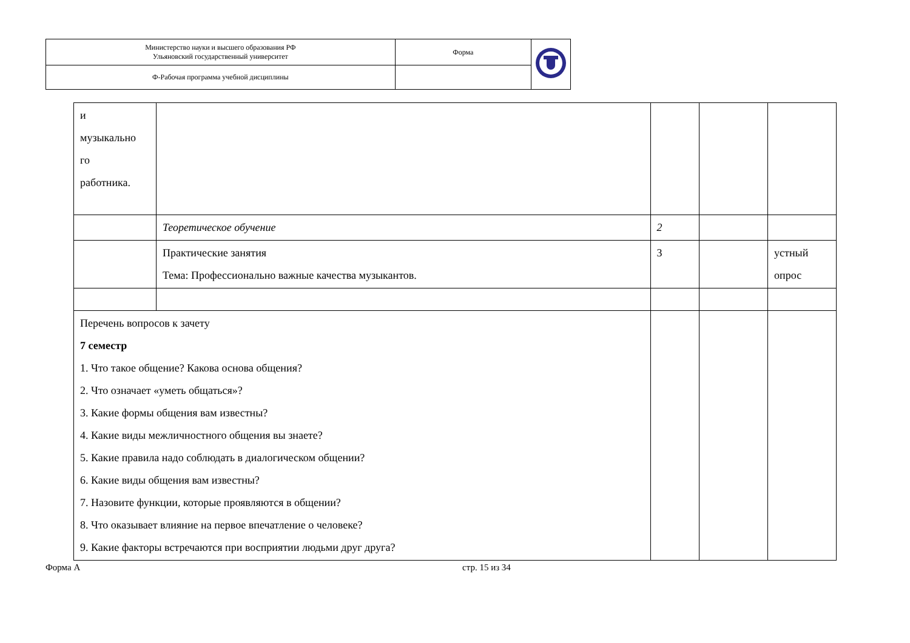| Министерство науки и высшего образования РФ Ульяновский государственный университет | Форма | |
| Ф-Рабочая программа учебной дисциплины | | |
| и музыкально го работника. | | | | |
| | Теоретическое обучение | 2 | | |
| | Практические занятия Тема: Профессионально важные качества музыкантов. | 3 | | устный опрос |
| Перечень вопросов к зачету 7 семестр 1. Что такое общение? Какова основа общения? 2. Что означает «уметь общаться»? 3. Какие формы общения вам известны? 4. Какие виды межличностного общения вы знаете? 5. Какие правила надо соблюдать в диалогическом общении? 6. Какие виды общения вам известны? 7. Назовите функции, которые проявляются в общении? 8. Что оказывает влияние на первое впечатление о человеке? 9. Какие факторы встречаются при восприятии людьми друг друга? | | | | |
Форма А стр. 15 из 34